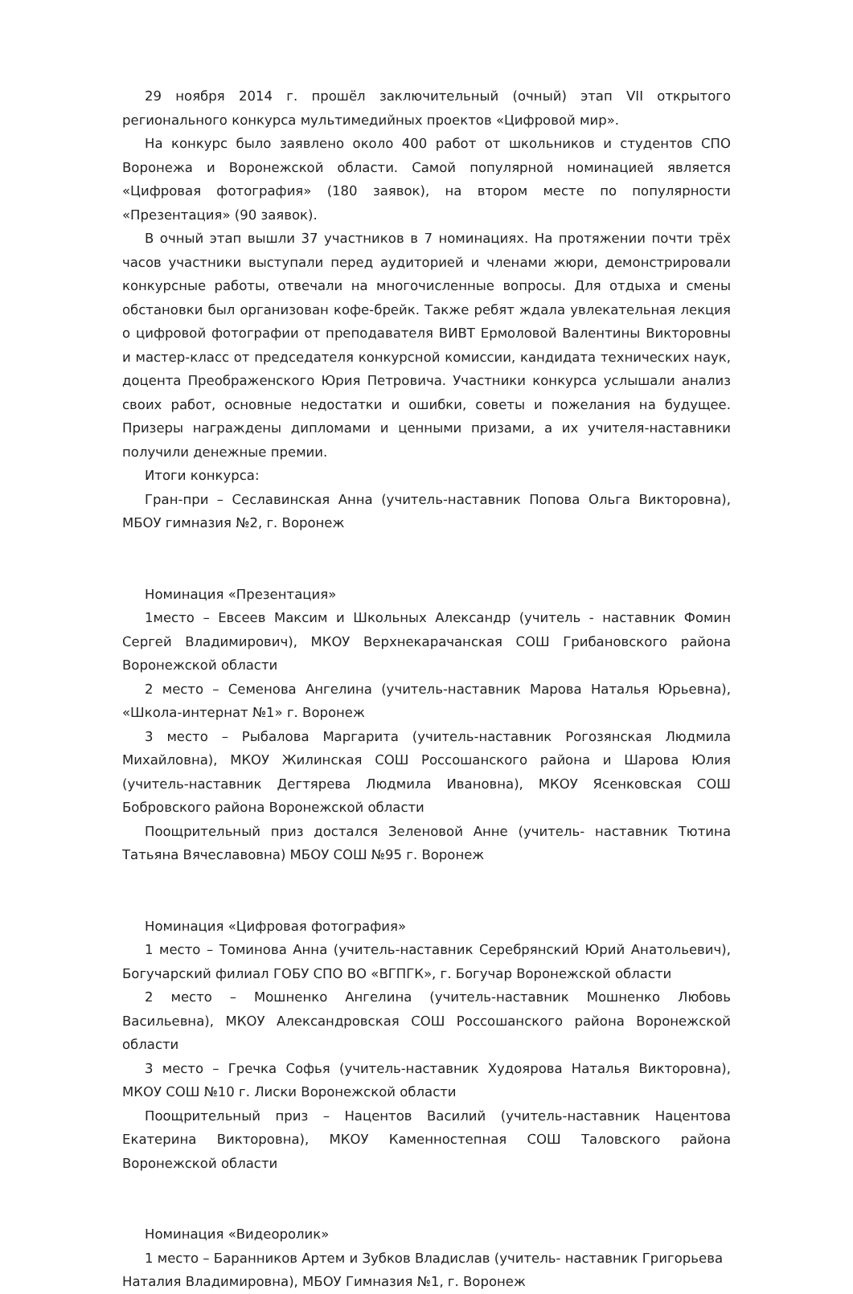29 ноября 2014 г. прошёл заключительный (очный) этап VII открытого регионального конкурса мультимедийных проектов «Цифровой мир».
На конкурс было заявлено около 400 работ от школьников и студентов СПО Воронежа и Воронежской области. Самой популярной номинацией является «Цифровая фотография» (180 заявок), на втором месте по популярности «Презентация» (90 заявок).
В очный этап вышли 37 участников в 7 номинациях. На протяжении почти трёх часов участники выступали перед аудиторией и членами жюри, демонстрировали конкурсные работы, отвечали на многочисленные вопросы. Для отдыха и смены обстановки был организован кофе-брейк. Также ребят ждала увлекательная лекция о цифровой фотографии от преподавателя ВИВТ Ермоловой Валентины Викторовны и мастер-класс от председателя конкурсной комиссии, кандидата технических наук, доцента Преображенского Юрия Петровича. Участники конкурса услышали анализ своих работ, основные недостатки и ошибки, советы и пожелания на будущее. Призеры награждены дипломами и ценными призами, а их учителя-наставники получили денежные премии.
Итоги конкурса:
Гран-при – Сеславинская Анна (учитель-наставник Попова Ольга Викторовна), МБОУ гимназия №2, г. Воронеж
Номинация «Презентация»
1место – Евсеев Максим и Школьных Александр (учитель - наставник Фомин Сергей Владимирович), МКОУ Верхнекарачанская СОШ Грибановского района Воронежской области
2 место – Семенова Ангелина (учитель-наставник Марова Наталья Юрьевна), «Школа-интернат №1» г. Воронеж
3 место – Рыбалова Маргарита (учитель-наставник Рогозянская Людмила Михайловна), МКОУ Жилинская СОШ Россошанского района и Шарова Юлия (учитель-наставник Дегтярева Людмила Ивановна), МКОУ Ясенковская СОШ Бобровского района Воронежской области
Поощрительный приз достался Зеленовой Анне (учитель- наставник Тютина Татьяна Вячеславовна) МБОУ СОШ №95 г. Воронеж
Номинация «Цифровая фотография»
1 место – Томинова Анна (учитель-наставник Серебрянский Юрий Анатольевич), Богучарский филиал ГОБУ СПО ВО «ВГПГК», г. Богучар Воронежской области
2 место – Мошненко Ангелина (учитель-наставник Мошненко Любовь Васильевна), МКОУ Александровская СОШ Россошанского района Воронежской области
3 место – Гречка Софья (учитель-наставник Худоярова Наталья Викторовна), МКОУ СОШ №10 г. Лиски Воронежской области
Поощрительный приз – Нацентов Василий (учитель-наставник Нацентова Екатерина Викторовна), МКОУ Каменностепная СОШ Таловского района Воронежской области
Номинация «Видеоролик»
1 место – Баранников Артем и Зубков Владислав (учитель- наставник Григорьева Наталия Владимировна), МБОУ Гимназия №1, г. Воронеж